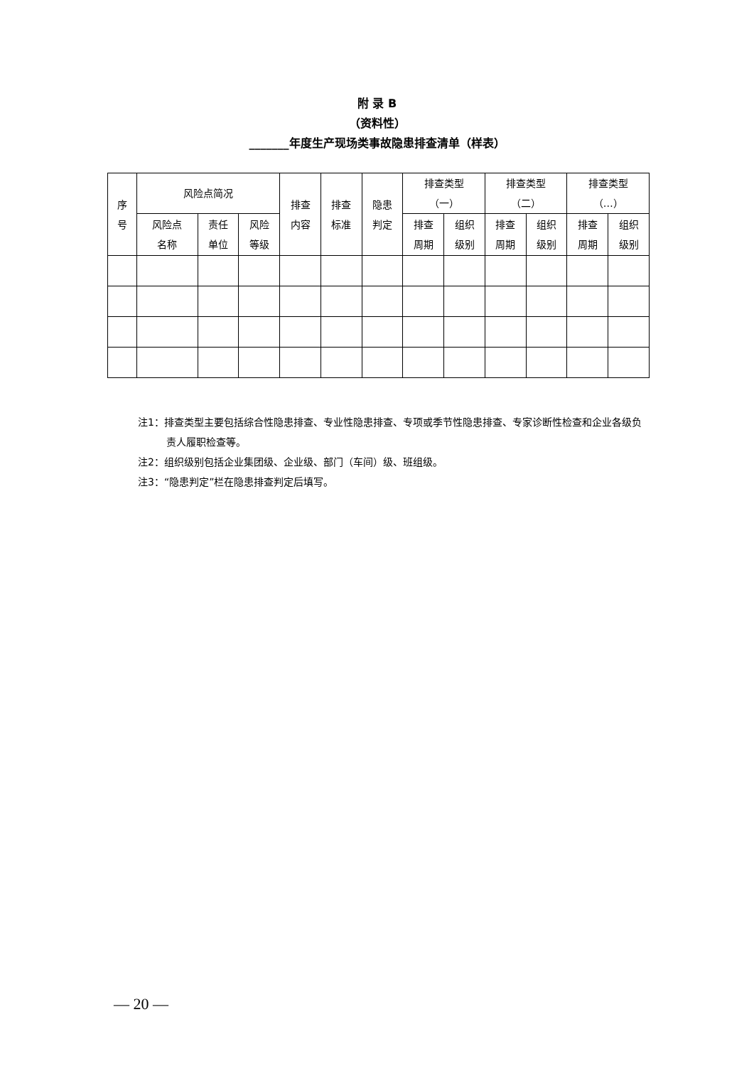附 录 B
（资料性）
_______年度生产现场类事故隐患排查清单（样表）
| 序 号 | 风险点简况 | | | 排查 内容 | 排查 标准 | 隐患 判定 | 排查类型 （一） | | 排查类型 （二） | | 排查类型 （…） | |
| --- | --- | --- | --- | --- | --- | --- | --- | --- | --- | --- | --- | --- |
| | 风险点 名称 | 责任 单位 | 风险 等级 | | | | | | | | | |
| | | | | | | | 排查 周期 | 组织 级别 | 排查 周期 | 组织 级别 | 排查 周期 | 组织 级别 |
注1：排查类型主要包括综合性隐患排查、专业性隐患排查、专项或季节性隐患排查、专家诊断性检查和企业各级负责人履职检查等。
注2：组织级别包括企业集团级、企业级、部门（车间）级、班组级。
注3：“隐患判定”栏在隐患排查判定后填写。
— 20 —